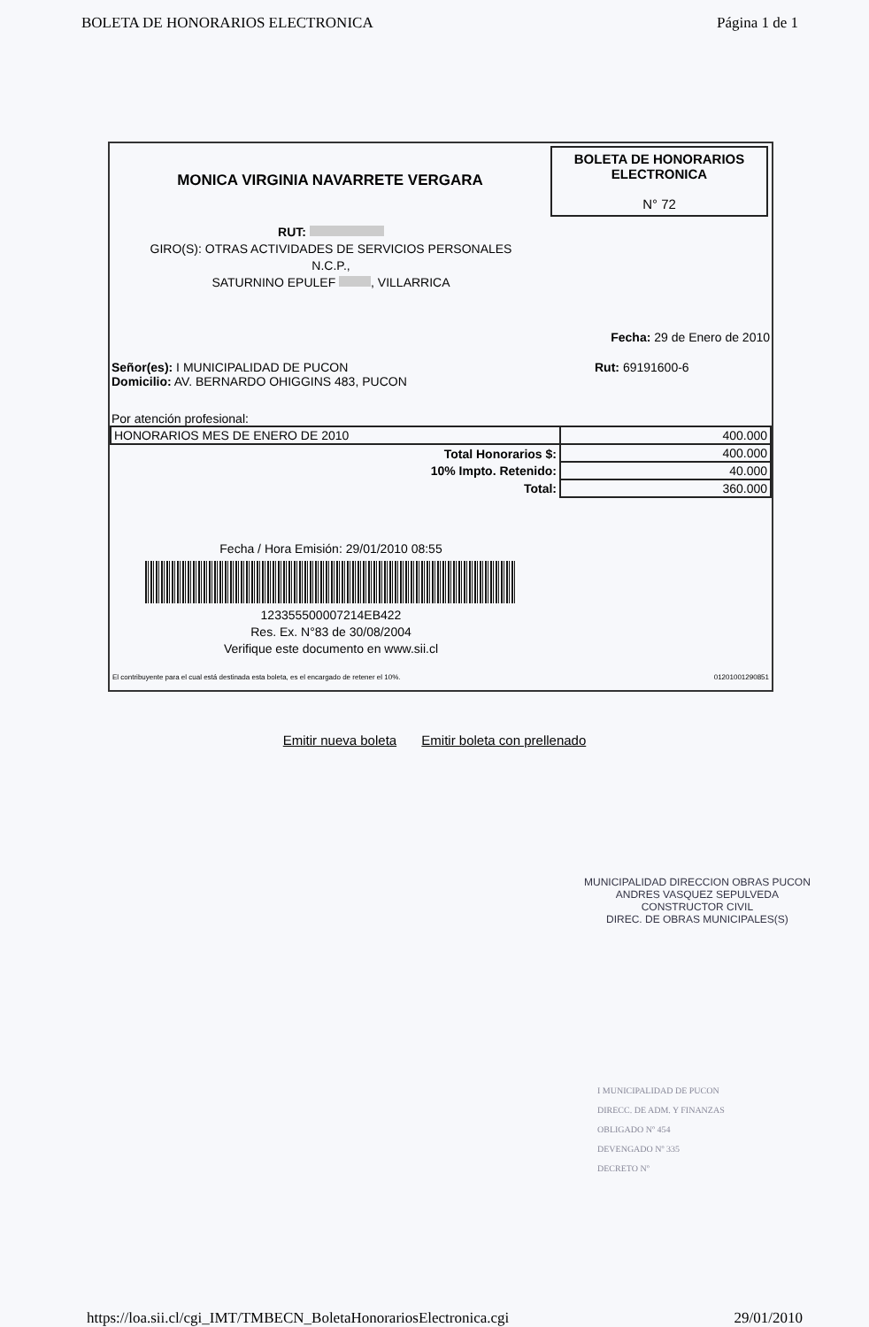BOLETA DE HONORARIOS ELECTRONICA Página 1 de 1
MONICA VIRGINIA NAVARRETE VERGARA
BOLETA DE HONORARIOS
ELECTRONICA
N° 72
RUT:
GIRO(S): OTRAS ACTIVIDADES DE SERVICIOS PERSONALES
N.C.P.,
SATURNINO EPULEF , VILLARRICA
Fecha: 29 de Enero de 2010
Señor(es): I MUNICIPALIDAD DE PUCON
Domicilio: AV. BERNARDO OHIGGINS 483, PUCON
Rut: 69191600-6
Por atención profesional:
| HONORARIOS MES DE ENERO DE 2010 | 400.000 |
| Total Honorarios $: | 400.000 |
| 10% Impto. Retenido: | 40.000 |
| Total: | 360.000 |
Fecha / Hora Emisión: 29/01/2010 08:55
123355500007214EB422
Res. Ex. N°83 de 30/08/2004
Verifique este documento en www.sii.cl
El contribuyente para el cual está destinada esta boleta, es el encargado de retener el 10%. 01201001290851
Emitir nueva boleta Emitir boleta con prellenado
MUNICIPALIDAD DIRECCION OBRAS PUCON
ANDRES VASQUEZ SEPULVEDA
CONSTRUCTOR CIVIL
DIREC. DE OBRAS MUNICIPALES(S)
I MUNICIPALIDAD DE PUCON
DIRECC. DE ADM. Y FINANZAS
OBLIGADO Nº 454
DEVENGADO Nº 335
DECRETO Nº
https://loa.sii.cl/cgi_IMT/TMBECN_BoletaHonorariosElectronica.cgi 29/01/2010